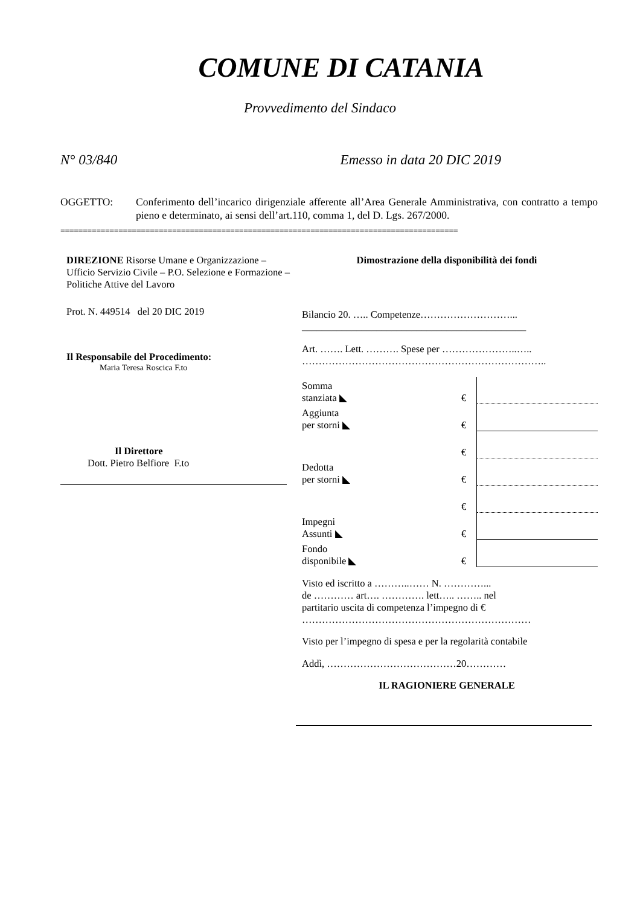COMUNE DI CATANIA
Provvedimento del Sindaco
N° 03/840 Emesso in data 20 DIC 2019
OGGETTO: Conferimento dell’incarico dirigenziale afferente all’Area Generale Amministrativa, con contratto a tempo pieno e determinato, ai sensi dell’art.110, comma 1, del D. Lgs. 267/2000.
=========================================================================================
DIREZIONE Risorse Umane e Organizzazione – Ufficio Servizio Civile – P.O. Selezione e Formazione – Politiche Attive del Lavoro
Prot. N. 449514 del 20 DIC 2019
Il Responsabile del Procedimento:
Maria Teresa Roscica F.to
Il Direttore
Dott. Pietro Belfiore F.to
Dimostrazione della disponibilità dei fondi
Bilancio 20. ….. Competenze………………………...
_____________________________________________
Art. ……. Lett. ………. Spese per …………………..…..
………………………………………………………………..
| Somma stanziata ◣ | € | |
| Aggiunta per storni ◣ | € | |
| | € | |
| Dedotta per storni ◣ | € | |
| | € | |
| Impegni Assunti ◣ | € | |
| Fondo disponibile ◣ | € | |
Visto ed iscritto a ………..…… N. …………...
de ………… art…. …………. lett….. …….. nel
partitario uscita di competenza l’impegno di €
……………………………………………………………
Visto per l’impegno di spesa e per la regolarità contabile
Addì, …………………………………20…………
IL RAGIONIERE GENERALE